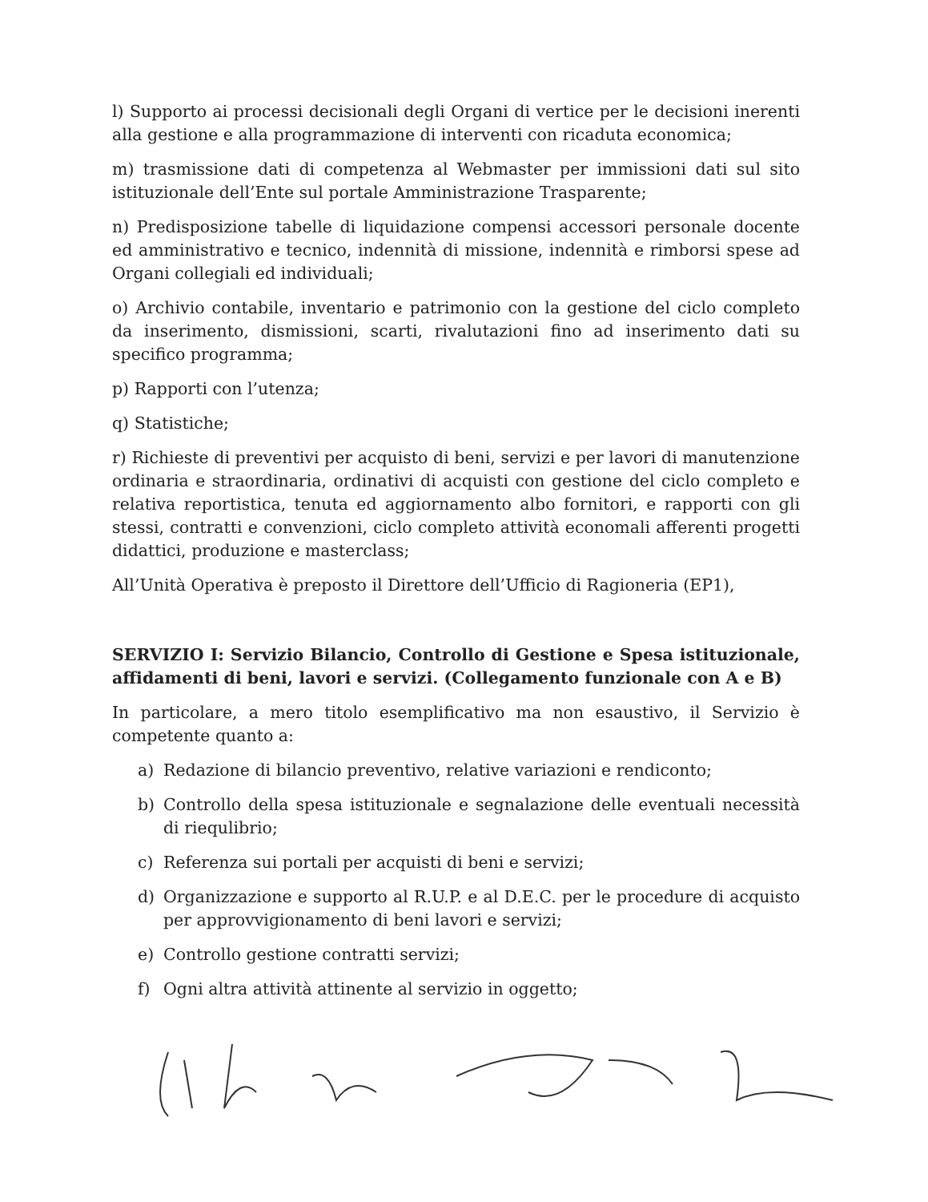l) Supporto ai processi decisionali degli Organi di vertice per le decisioni inerenti alla gestione e alla programmazione di interventi con ricaduta economica;
m) trasmissione dati di competenza al Webmaster per immissioni dati sul sito istituzionale dell’Ente sul portale Amministrazione Trasparente;
n) Predisposizione tabelle di liquidazione compensi accessori personale docente ed amministrativo e tecnico, indennità di missione, indennità e rimborsi spese ad Organi collegiali ed individuali;
o) Archivio contabile, inventario e patrimonio con la gestione del ciclo completo da inserimento, dismissioni, scarti, rivalutazioni fino ad inserimento dati su specifico programma;
p) Rapporti con l’utenza;
q) Statistiche;
r) Richieste di preventivi per acquisto di beni, servizi e per lavori di manutenzione ordinaria e straordinaria, ordinativi di acquisti con gestione del ciclo completo e relativa reportistica, tenuta ed aggiornamento albo fornitori, e rapporti con gli stessi, contratti e convenzioni, ciclo completo attività economali afferenti progetti didattici, produzione e masterclass;
All’Unità Operativa è preposto il Direttore dell’Ufficio di Ragioneria (EP1),
SERVIZIO I: Servizio Bilancio, Controllo di Gestione e Spesa istituzionale, affidamenti di beni, lavori e servizi. (Collegamento funzionale con A e B)
In particolare, a mero titolo esemplificativo ma non esaustivo, il Servizio è competente quanto a:
a) Redazione di bilancio preventivo, relative variazioni e rendiconto;
b) Controllo della spesa istituzionale e segnalazione delle eventuali necessità di riequlibrio;
c) Referenza sui portali per acquisti di beni e servizi;
d) Organizzazione e supporto al R.U.P. e al D.E.C. per le procedure di acquisto per approvvigionamento di beni lavori e servizi;
e) Controllo gestione contratti servizi;
f) Ogni altra attività attinente al servizio in oggetto;